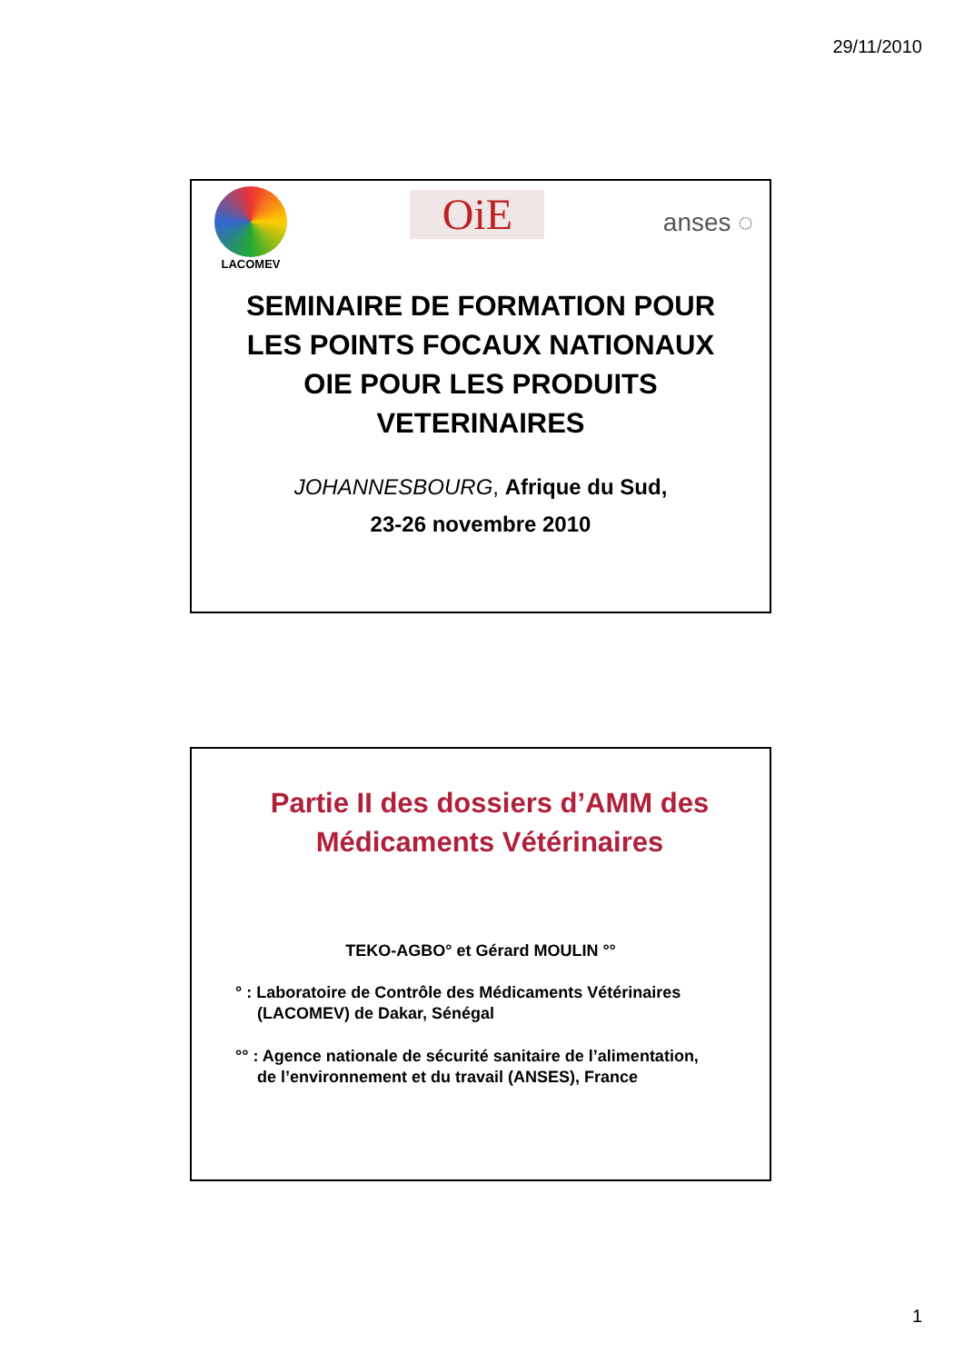29/11/2010
LACOMEV
OiE
anses ◌
SEMINAIRE DE FORMATION POUR
LES POINTS FOCAUX NATIONAUX
OIE POUR LES PRODUITS
VETERINAIRES
JOHANNESBOURG, Afrique du Sud,
23-26 novembre 2010
Partie II des dossiers d’AMM des
Médicaments Vétérinaires
TEKO-AGBO° et Gérard MOULIN °°
° : Laboratoire de Contrôle des Médicaments Vétérinaires
(LACOMEV) de Dakar, Sénégal
°° : Agence nationale de sécurité sanitaire de l’alimentation,
de l’environnement et du travail (ANSES), France
1